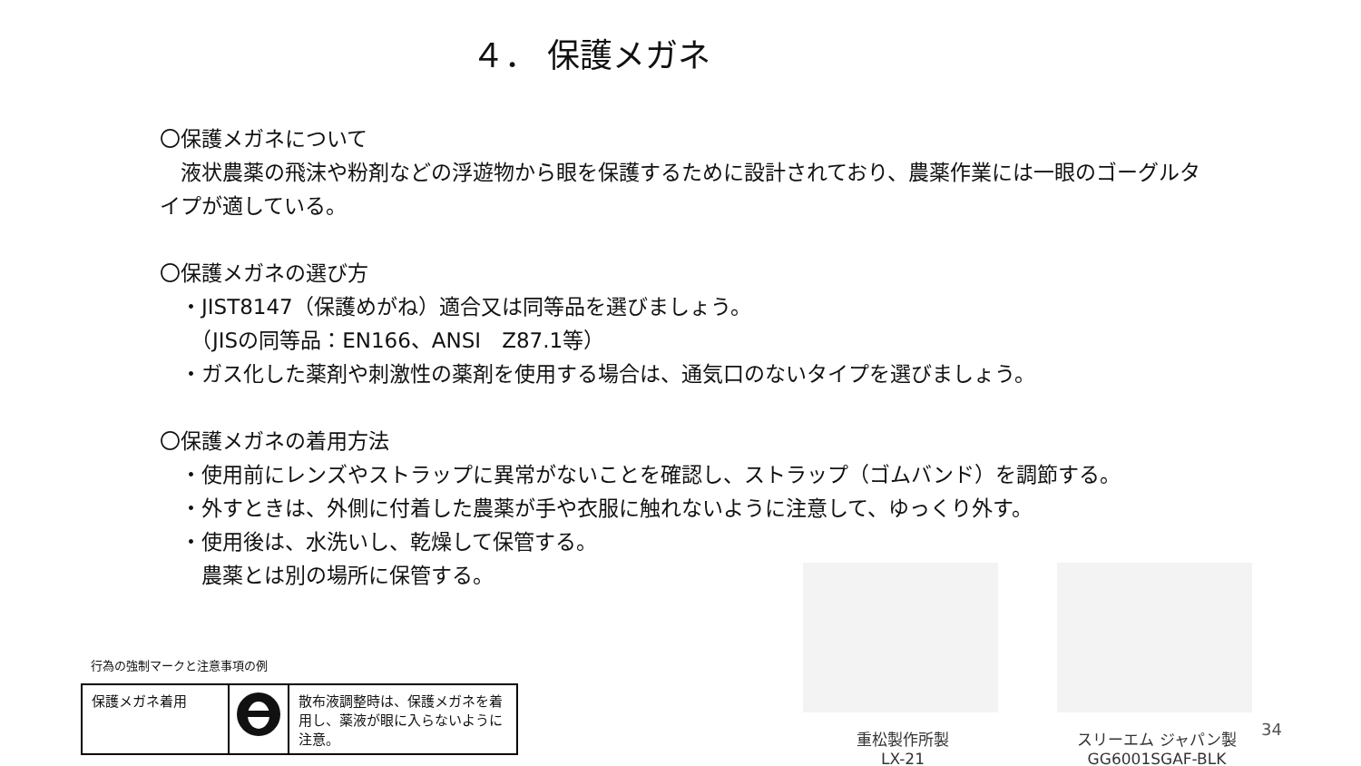４． 保護メガネ
〇保護メガネについて
　液状農薬の飛沫や粉剤などの浮遊物から眼を保護するために設計されており、農薬作業には一眼のゴーグルタイプが適している。
〇保護メガネの選び方
　・JIST8147（保護めがね）適合又は同等品を選びましょう。
　　（JISの同等品：EN166、ANSI　Z87.1等）
　・ガス化した薬剤や刺激性の薬剤を使用する場合は、通気口のないタイプを選びましょう。
〇保護メガネの着用方法
　・使用前にレンズやストラップに異常がないことを確認し、ストラップ（ゴムバンド）を調節する。
　・外すときは、外側に付着した農薬が手や衣服に触れないように注意して、ゆっくり外す。
　・使用後は、水洗いし、乾燥して保管する。
　　農薬とは別の場所に保管する。
行為の強制マークと注意事項の例
| 保護メガネ着用 | | 散布液調整時は、保護メガネを着用し、薬液が眼に入らないように注意。 |
重松製作所製
LX-21
スリーエム ジャパン製
GG6001SGAF-BLK
34